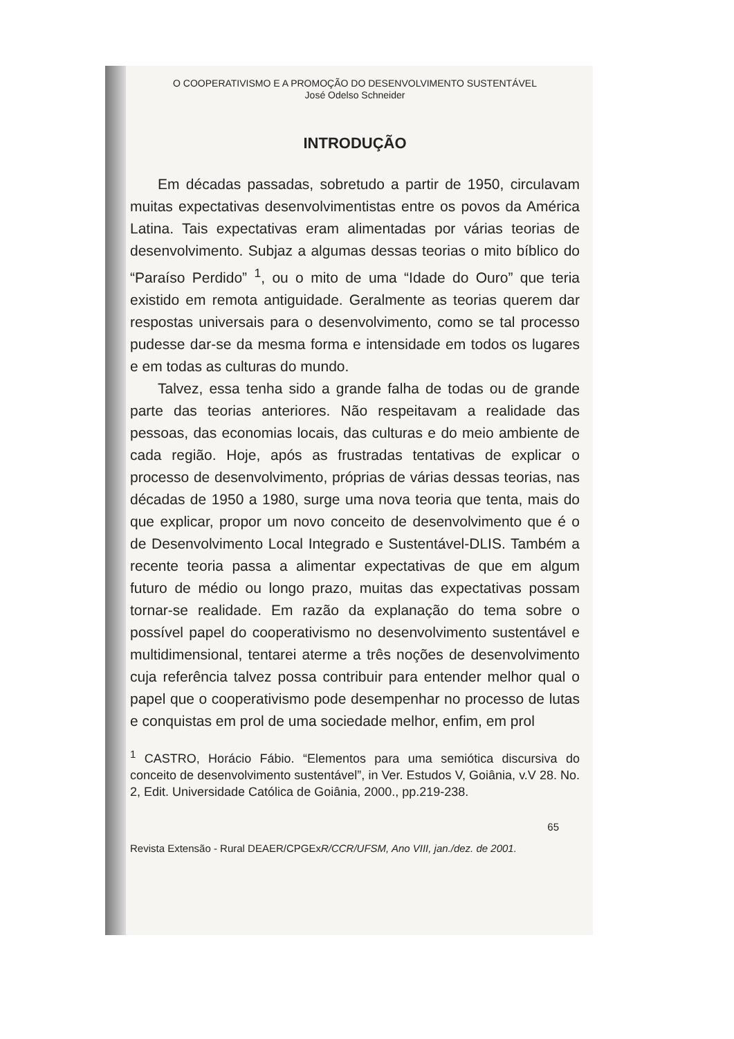O COOPERATIVISMO E A PROMOÇÃO DO DESENVOLVIMENTO SUSTENTÁVEL
José Odelso Schneider
INTRODUÇÃO
Em décadas passadas, sobretudo a partir de 1950, circulavam muitas expectativas desenvolvimentistas entre os povos da América Latina. Tais expectativas eram alimentadas por várias teorias de desenvolvimento. Subjaz a algumas dessas teorias o mito bíblico do “Paraíso Perdido” <sup>1</sup>, ou o mito de uma “Idade do Ouro” que teria existido em remota antiguidade. Geralmente as teorias querem dar respostas universais para o desenvolvimento, como se tal processo pudesse dar-se da mesma forma e intensidade em todos os lugares e em todas as culturas do mundo.
Talvez, essa tenha sido a grande falha de todas ou de grande parte das teorias anteriores. Não respeitavam a realidade das pessoas, das economias locais, das culturas e do meio ambiente de cada região. Hoje, após as frustradas tentativas de explicar o processo de desenvolvimento, próprias de várias dessas teorias, nas décadas de 1950 a 1980, surge uma nova teoria que tenta, mais do que explicar, propor um novo conceito de desenvolvimento que é o de Desenvolvimento Local Integrado e Sustentável-DLIS. Também a recente teoria passa a alimentar expectativas de que em algum futuro de médio ou longo prazo, muitas das expectativas possam tornar-se realidade. Em razão da explanação do tema sobre o possível papel do cooperativismo no desenvolvimento sustentável e multidimensional, tentarei aterme a três noções de desenvolvimento cuja referência talvez possa contribuir para entender melhor qual o papel que o cooperativismo pode desempenhar no processo de lutas e conquistas em prol de uma sociedade melhor, enfim, em prol
<sup>1</sup> CASTRO, Horácio Fábio. “Elementos para uma semiótica discursiva do conceito de desenvolvimento sustentável”, in Ver. Estudos V, Goiânia, v.V 28. No. 2, Edit. Universidade Católica de Goiânia, 2000., pp.219-238.
65
Revista Extensão - Rural DEAER/CPGExR/CCR/UFSM, Ano VIII, jan./dez. de 2001.